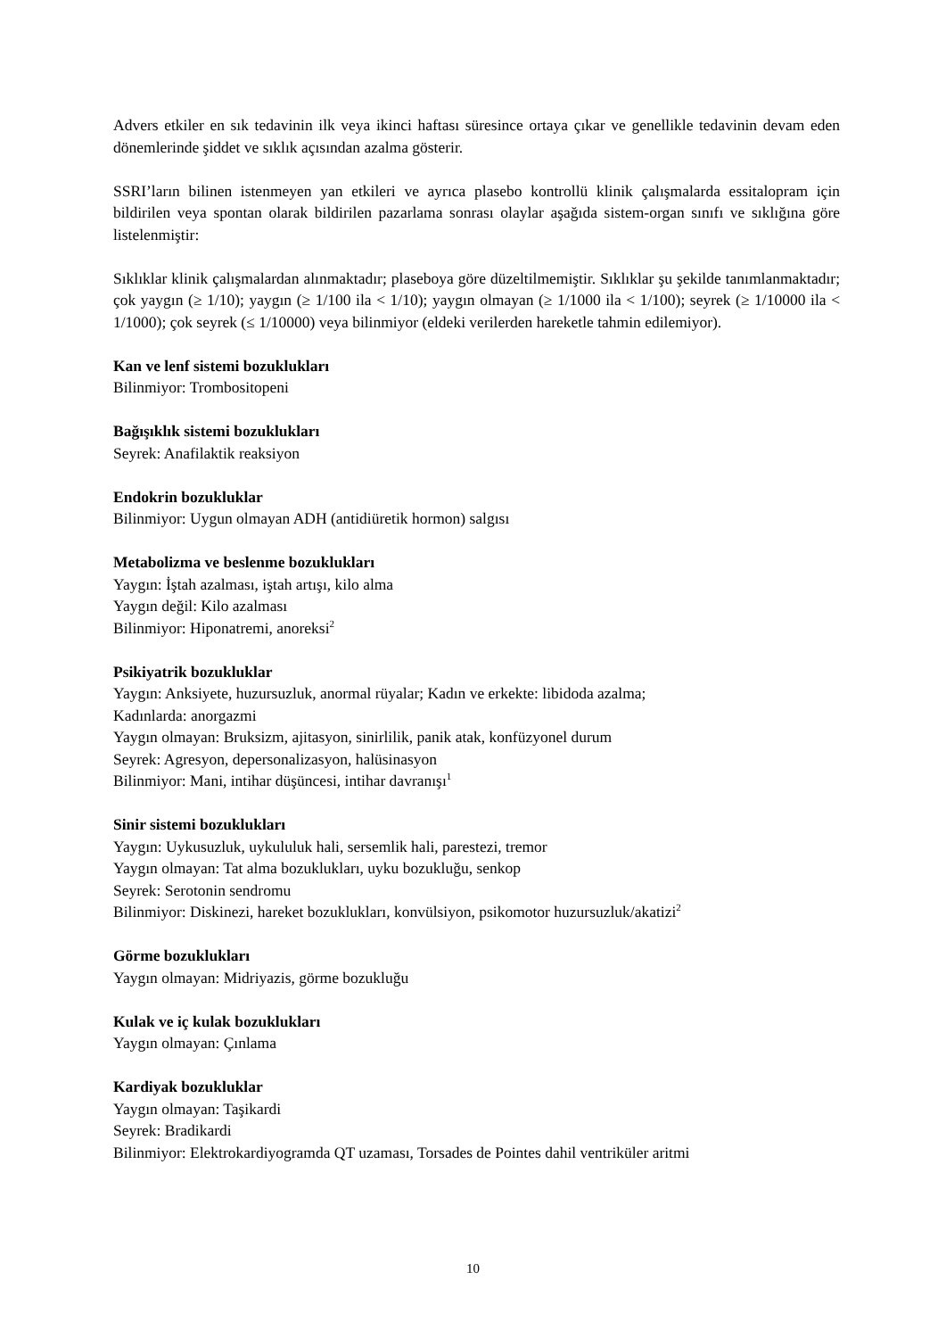Advers etkiler en sık tedavinin ilk veya ikinci haftası süresince ortaya çıkar ve genellikle tedavinin devam eden dönemlerinde şiddet ve sıklık açısından azalma gösterir.
SSRI’ların bilinen istenmeyen yan etkileri ve ayrıca plasebo kontrollü klinik çalışmalarda essitalopram için bildirilen veya spontan olarak bildirilen pazarlama sonrası olaylar aşağıda sistem-organ sınıfı ve sıklığına göre listelenmiştir:
Sıklıklar klinik çalışmalardan alınmaktadır; plaseboya göre düzeltilmemiştir. Sıklıklar şu şekilde tanımlanmaktadır; çok yaygın (≥ 1/10); yaygın (≥ 1/100 ila < 1/10); yaygın olmayan (≥ 1/1000 ila < 1/100); seyrek (≥ 1/10000 ila < 1/1000); çok seyrek (≤ 1/10000) veya bilinmiyor (eldeki verilerden hareketle tahmin edilemiyor).
Kan ve lenf sistemi bozuklukları
Bilinmiyor: Trombositopeni
Bağışıklık sistemi bozuklukları
Seyrek: Anafilaktik reaksiyon
Endokrin bozukluklar
Bilinmiyor: Uygun olmayan ADH (antidiüretik hormon) salgısı
Metabolizma ve beslenme bozuklukları
Yaygın: İştah azalması, iştah artışı, kilo alma
Yaygın değil: Kilo azalması
Bilinmiyor: Hiponatremi, anoreksi<sup>2</sup>
Psikiyatrik bozukluklar
Yaygın: Anksiyete, huzursuzluk, anormal rüyalar; Kadın ve erkekte: libidoda azalma;
Kadınlarda: anorgazmi
Yaygın olmayan: Bruksizm, ajitasyon, sinirlilik, panik atak, konfüzyonel durum
Seyrek: Agresyon, depersonalizasyon, halüsinasyon
Bilinmiyor: Mani, intihar düşüncesi, intihar davranışı<sup>1</sup>
Sinir sistemi bozuklukları
Yaygın: Uykusuzluk, uykululuk hali, sersemlik hali, parestezi, tremor
Yaygın olmayan: Tat alma bozuklukları, uyku bozukluğu, senkop
Seyrek: Serotonin sendromu
Bilinmiyor: Diskinezi, hareket bozuklukları, konvülsiyon, psikomotor huzursuzluk/akatizi<sup>2</sup>
Görme bozuklukları
Yaygın olmayan: Midriyazis, görme bozukluğu
Kulak ve iç kulak bozuklukları
Yaygın olmayan: Çınlama
Kardiyak bozukluklar
Yaygın olmayan: Taşikardi
Seyrek: Bradikardi
Bilinmiyor: Elektrokardiyogramda QT uzaması, Torsades de Pointes dahil ventriküler aritmi
10